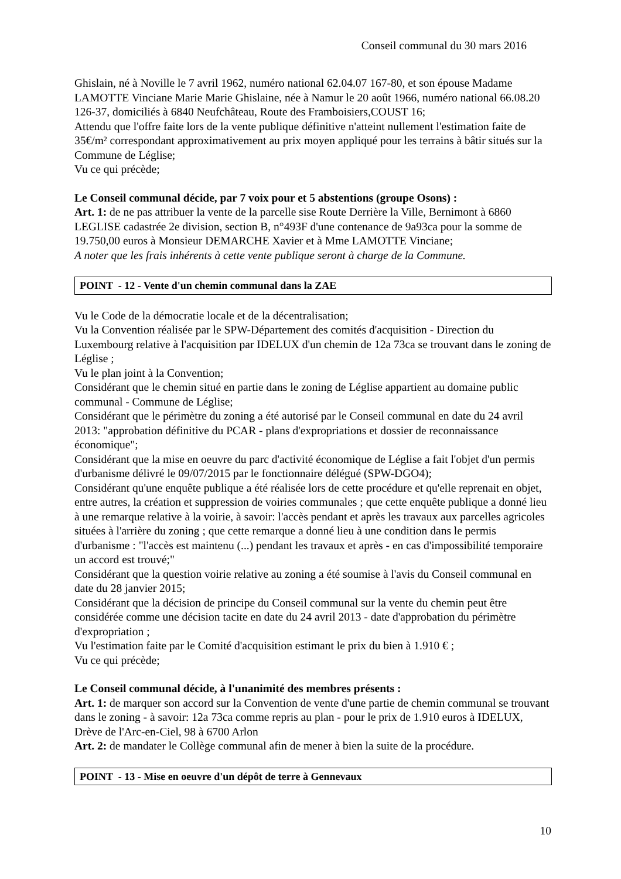Conseil communal du 30 mars 2016
Ghislain, né à Noville le 7 avril 1962, numéro national 62.04.07 167-80, et son épouse Madame LAMOTTE Vinciane Marie Marie Ghislaine, née à Namur le 20 août 1966, numéro national 66.08.20 126-37, domiciliés à 6840 Neufchâteau, Route des Framboisiers,COUST 16;
Attendu que l'offre faite lors de la vente publique définitive n'atteint nullement l'estimation faite de 35€/m² correspondant approximativement au prix moyen appliqué pour les terrains à bâtir situés sur la Commune de Léglise;
Vu ce qui précède;
Le Conseil communal décide, par 7 voix pour et 5 abstentions (groupe Osons) :
Art. 1: de ne pas attribuer la vente de la parcelle sise Route Derrière la Ville, Bernimont à 6860 LEGLISE cadastrée 2e division, section B, n°493F d'une contenance de 9a93ca pour la somme de 19.750,00 euros à Monsieur DEMARCHE Xavier et à Mme LAMOTTE Vinciane;
A noter que les frais inhérents à cette vente publique seront à charge de la Commune.
POINT - 12 - Vente d'un chemin communal dans la ZAE
Vu le Code de la démocratie locale et de la décentralisation;
Vu la Convention réalisée par le SPW-Département des comités d'acquisition - Direction du Luxembourg relative à l'acquisition par IDELUX d'un chemin de 12a 73ca se trouvant dans le zoning de Léglise ;
Vu le plan joint à la Convention;
Considérant que le chemin situé en partie dans le zoning de Léglise appartient au domaine public communal - Commune de Léglise;
Considérant que le périmètre du zoning a été autorisé par le Conseil communal en date du 24 avril 2013: "approbation définitive du PCAR - plans d'expropriations et dossier de reconnaissance économique";
Considérant que la mise en oeuvre du parc d'activité économique de Léglise a fait l'objet d'un permis d'urbanisme délivré le 09/07/2015 par le fonctionnaire délégué (SPW-DGO4);
Considérant qu'une enquête publique a été réalisée lors de cette procédure et qu'elle reprenait en objet, entre autres, la création et suppression de voiries communales ; que cette enquête publique a donné lieu à une remarque relative à la voirie, à savoir: l'accès pendant et après les travaux aux parcelles agricoles situées à l'arrière du zoning ; que cette remarque a donné lieu à une condition dans le permis d'urbanisme : "l'accès est maintenu (...) pendant les travaux et après - en cas d'impossibilité temporaire un accord est trouvé;"
Considérant que la question voirie relative au zoning a été soumise à l'avis du Conseil communal en date du 28 janvier 2015;
Considérant que la décision de principe du Conseil communal sur la vente du chemin peut être considérée comme une décision tacite en date du 24 avril 2013 - date d'approbation du périmètre d'expropriation ;
Vu l'estimation faite par le Comité d'acquisition estimant le prix du bien à 1.910 € ;
Vu ce qui précède;
Le Conseil communal décide, à l'unanimité des membres présents :
Art. 1: de marquer son accord sur la Convention de vente d'une partie de chemin communal se trouvant dans le zoning - à savoir: 12a 73ca comme repris au plan - pour le prix de 1.910 euros à IDELUX, Drève de l'Arc-en-Ciel, 98 à 6700 Arlon
Art. 2: de mandater le Collège communal afin de mener à bien la suite de la procédure.
POINT - 13 - Mise en oeuvre d'un dépôt de terre à Gennevaux
10